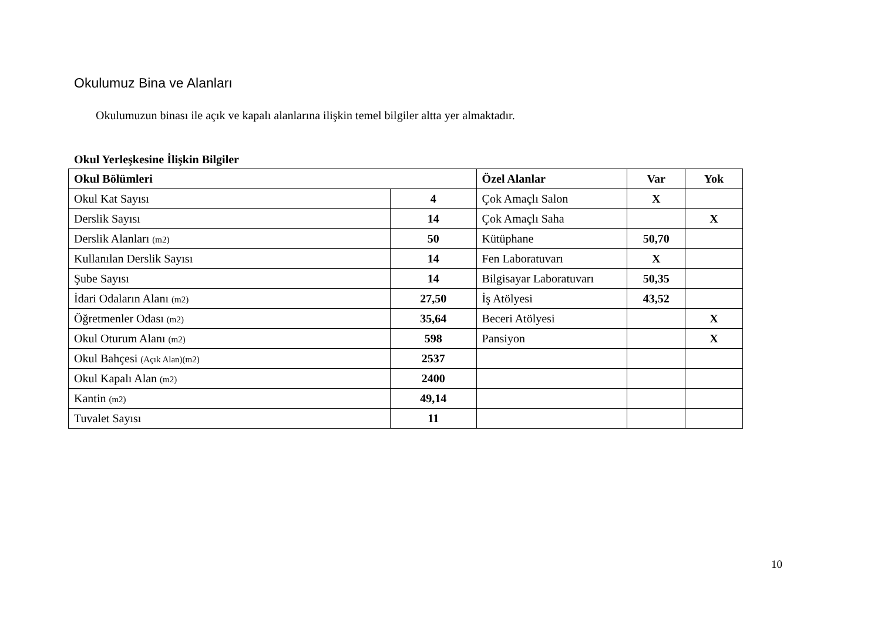Okulumuz Bina ve Alanları
Okulumuzun binası ile açık ve kapalı alanlarına ilişkin temel bilgiler altta yer almaktadır.
Okul Yerleşkesine İlişkin Bilgiler
| Okul Bölümleri | | Özel Alanlar | Var | Yok |
| --- | --- | --- | --- | --- |
| Okul Kat Sayısı | 4 | Çok Amaçlı Salon | X | |
| Derslik Sayısı | 14 | Çok Amaçlı Saha | | X |
| Derslik Alanları (m2) | 50 | Kütüphane | 50,70 | |
| Kullanılan Derslik Sayısı | 14 | Fen Laboratuvarı | X | |
| Şube Sayısı | 14 | Bilgisayar Laboratuvarı | 50,35 | |
| İdari Odaların Alanı (m2) | 27,50 | İş Atölyesi | 43,52 | |
| Öğretmenler Odası (m2) | 35,64 | Beceri Atölyesi | | X |
| Okul Oturum Alanı (m2) | 598 | Pansiyon | | X |
| Okul Bahçesi (Açık Alan)(m2) | 2537 | | | |
| Okul Kapalı Alan (m2) | 2400 | | | |
| Kantin (m2) | 49,14 | | | |
| Tuvalet Sayısı | 11 | | | |
10